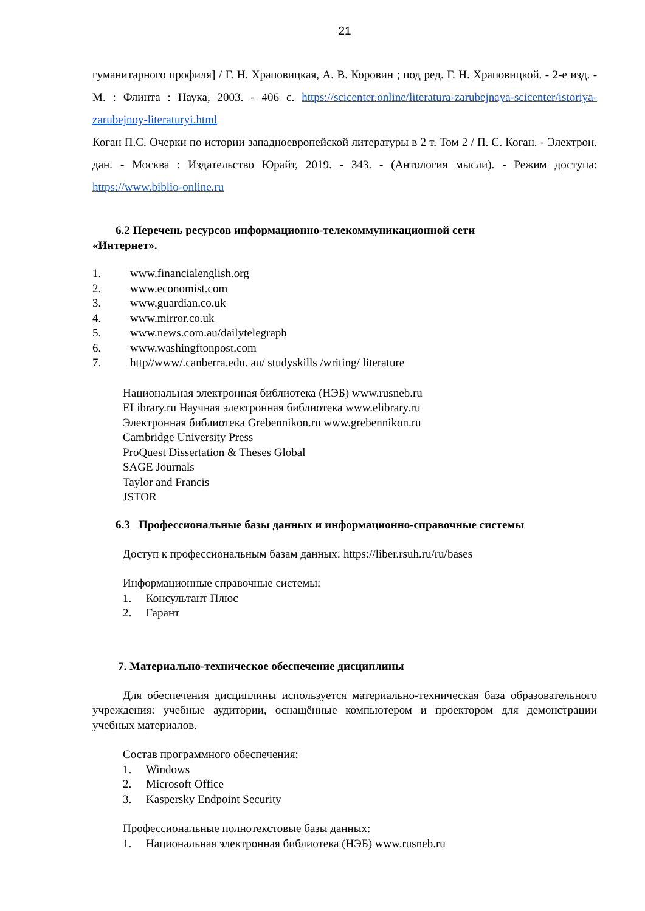21
гуманитарного профиля] / Г. Н. Храповицкая, А. В. Коровин ; под ред. Г. Н. Храповицкой. - 2-е изд. - М. : Флинта : Наука, 2003. - 406 с. https://scicenter.online/literatura-zarubejnaya-scicenter/istoriya-zarubejnoy-literaturyi.html
Коган П.С. Очерки по истории западноевропейской литературы в 2 т. Том 2 / П. С. Коган. - Электрон. дан. - Москва : Издательство Юрайт, 2019. - 343. - (Антология мысли). - Режим доступа: https://www.biblio-online.ru
6.2 Перечень ресурсов информационно-телекоммуникационной сети
«Интернет».
1. www.financialenglish.org
2. www.economist.com
3. www.guardian.co.uk
4. www.mirror.co.uk
5. www.news.com.au/dailytelegraph
6. www.washingftonpost.com
7. http//www/.canberra.edu. au/ studyskills /writing/ literature
Национальная электронная библиотека (НЭБ) www.rusneb.ru
ELibrary.ru Научная электронная библиотека www.elibrary.ru
Электронная библиотека Grebennikon.ru www.grebennikon.ru
Cambridge University Press
ProQuest Dissertation & Theses Global
SAGE Journals
Taylor and Francis
JSTOR
6.3 Профессиональные базы данных и информационно-справочные системы
Доступ к профессиональным базам данных: https://liber.rsuh.ru/ru/bases
Информационные справочные системы:
1. Консультант Плюс
2. Гарант
7. Материально-техническое обеспечение дисциплины
Для обеспечения дисциплины используется материально-техническая база образовательного учреждения: учебные аудитории, оснащённые компьютером и проектором для демонстрации учебных материалов.
Состав программного обеспечения:
1. Windows
2. Microsoft Office
3. Kaspersky Endpoint Security
Профессиональные полнотекстовые базы данных:
1. Национальная электронная библиотека (НЭБ) www.rusneb.ru